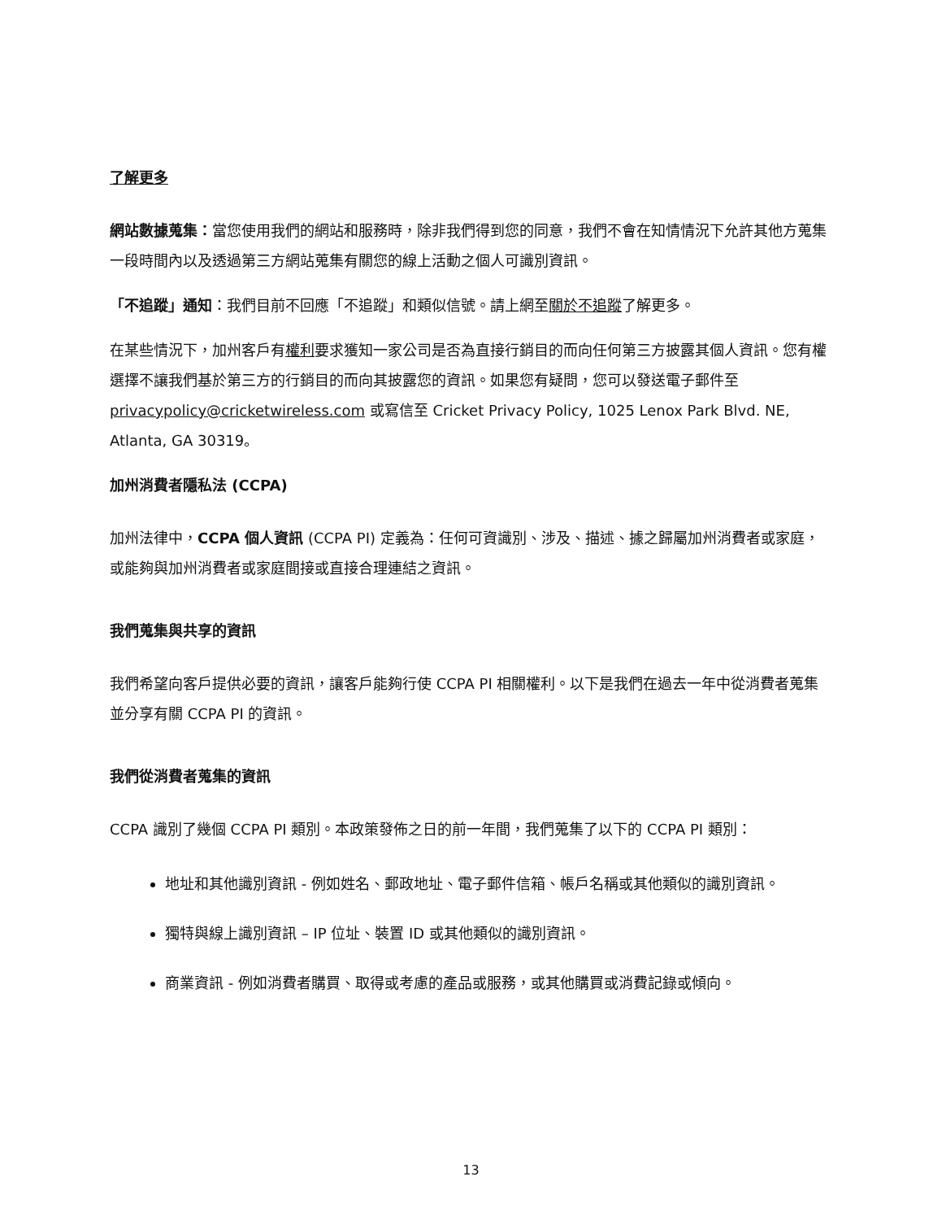了解更多
網站數據蒐集：當您使用我們的網站和服務時，除非我們得到您的同意，我們不會在知情情況下允許其他方蒐集一段時間內以及透過第三方網站蒐集有關您的線上活動之個人可識別資訊。
「不追蹤」通知：我們目前不回應「不追蹤」和類似信號。請上網至關於不追蹤了解更多。
在某些情況下，加州客戶有權利要求獲知一家公司是否為直接行銷目的而向任何第三方披露其個人資訊。您有權選擇不讓我們基於第三方的行銷目的而向其披露您的資訊。如果您有疑問，您可以發送電子郵件至 privacypolicy@cricketwireless.com 或寫信至 Cricket Privacy Policy, 1025 Lenox Park Blvd. NE, Atlanta, GA 30319。
加州消費者隱私法 (CCPA)
加州法律中，CCPA 個人資訊 (CCPA PI) 定義為：任何可資識別、涉及、描述、據之歸屬加州消費者或家庭，或能夠與加州消費者或家庭間接或直接合理連結之資訊。
我們蒐集與共享的資訊
我們希望向客戶提供必要的資訊，讓客戶能夠行使 CCPA PI 相關權利。以下是我們在過去一年中從消費者蒐集並分享有關 CCPA PI 的資訊。
我們從消費者蒐集的資訊
CCPA 識別了幾個 CCPA PI 類別。本政策發佈之日的前一年間，我們蒐集了以下的 CCPA PI 類別：
地址和其他識別資訊 - 例如姓名、郵政地址、電子郵件信箱、帳戶名稱或其他類似的識別資訊。
獨特與線上識別資訊 – IP 位址、裝置 ID 或其他類似的識別資訊。
商業資訊 - 例如消費者購買、取得或考慮的產品或服務，或其他購買或消費記錄或傾向。
13